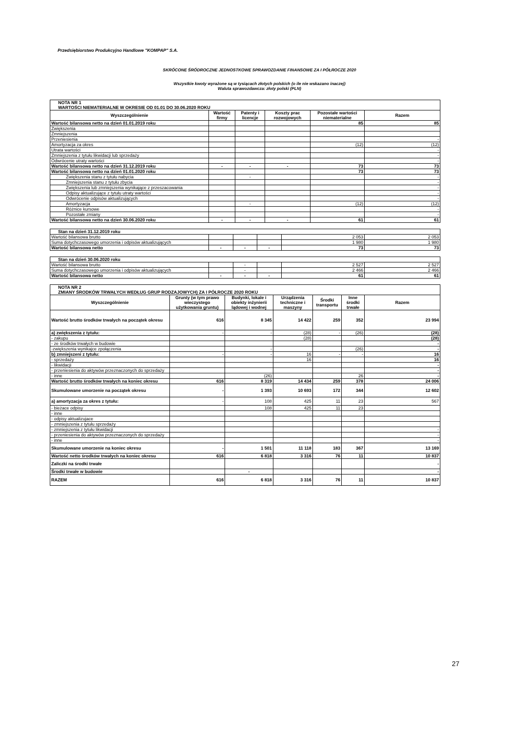Przedsiębiorstwo Produkcyjno Handlowe "KOMPAP" S.A.
SKRÓCONE ŚRÓDROCZNE JEDNOSTKOWE SPRAWOZDANIE FINANSOWE ZA I PÓŁROCZE 2020
Wszystkie kwoty wyrażone są w tysiącach złotych polskich (o ile nie wskazano inaczej)
Waluta sprawozdawcza: złoty polski (PLN)
| NOTA NR 1 WARTOŚCI NIEMATERIALNE W OKRESIE OD 01.01 DO 30.06.2020 ROKU | | | | | |
| Wyszczególnienie | Wartość firmy | Patenty i licencje | Koszty prac rozwojowych | Pozostałe wartości niematerialne | Razem |
| Wartość bilansowa netto na dzień 01.01.2019 roku | | | | 85 | 85 |
| Zwiększenia | | | | | |
| Zmniejszenia | | | | | |
| Przeniesienia | | | | | - |
| Amortyzacja za okres | | | | (12) | (12) |
| Utrata wartości | | | | | - |
| Zmniejszenia z tytułu likwidacji lub sprzedaży | | | | | - |
| Odwrócenie utraty wartości | | | | | - |
| Wartość bilansowa netto na dzień 31.12.2019 roku | - | - | - | 73 | 73 |
| Wartość bilansowa netto na dzień 01.01.2020 roku | | | | 73 | 73 |
| Zwiększenia stanu z tytułu nabycia | | - | | | - |
| Zmniejszenia stanu z tytułu zbycia | | | | | - |
| Zwiększenia lub zmniejszenia wynikające z przeszacowania | | | | | - |
| Odpisy aktualizujące z tytułu utraty wartości | | | | | - |
| Odwrócenie odpisów aktualizujących | | | | | - |
| Amortyzacja | | - | | (12) | (12) |
| Różnice kursowe | | | | | - |
| Pozostałe zmiany | | | | | - |
| Wartość bilansowa netto na dzień 30.06.2020 roku | - | - | - | 61 | 61 |
| Stan na dzień 31.12.2019 roku | | | | | |
| Wartość bilansowa brutto | | | | 2 053 | 2 053 |
| Suma dotychczasowego umorzenia i odpisów aktualizujących | | | | 1 980 | 1 980 |
| Wartość bilansowa netto | - | - | - | 73 | 73 |
| Stan na dzień 30.06.2020 roku | | | | | |
| Wartość bilansowa brutto | | - | | 2 527 | 2 527 |
| Suma dotychczasowego umorzenia i odpisów aktualizujących | | - | | 2 466 | 2 466 |
| Wartość bilansowa netto | - | - | - | 61 | 61 |
| NOTA NR 2 ZMIANY ŚRODKÓW TRWAŁYCH WEDŁUG GRUP RODZAJOWYCH) ZA I PÓŁROCZE 2020 ROKU | | | | | | |
| Wyszczególnienie | Grunty (w tym prawo wieczystego użytkowania gruntu) | Budynki, lokale i obiekty inżynierii lądowej i wodnej | Urządzenia techniczne i maszyny | Środki transportu | Inne środki trwałe | Razem |
| Wartość brutto środków trwałych na początek okresu | 616 | 8 345 | 14 422 | 259 | 352 | 23 994 |
| a) zwiększenia z tytułu: | - | - | (28) | - | (26) | (28) |
| - zakupu | | | (28) | | | (28) |
| - ze środków trwałych w budowie | | | | | | - |
| -zwiększenia wynikajce zpołączenia | | - | | | (26) | - |
| b) zmniejszeni z tytułu: | - | - | 16 | - | - | 16 |
| - sprzedaży | | | 16 | | | 16 |
| - likwidacji | | | | | | - |
| - przeniesienia do aktywów przeznaczonych do sprzedaży | | | | | | - |
| - inne | | (26) | | | 26 | - |
| Wartość brutto środków trwałych na koniec okresu | 616 | 8 319 | 14 434 | 259 | 378 | 24 006 |
| Skumulowane umorzenie na początek okresu | - | 1 393 | 10 693 | 172 | 344 | 12 602 |
| a) amortyzacja za okres z tytułu: | - | 108 | 425 | 11 | 23 | 567 |
| - bieżace odpisy | | 108 | 425 | 11 | 23 | |
| - inne | | | | | | |
| - odpisy aktualizujace | | | | | | |
| - zmniejszenia z tytułu sprzedaży | | | | | | |
| - zmniejszenia z tytułu likwidacji | | | | | | - |
| - przeniesienia do aktywów przeznaczonych do sprzedaży | | | | | | - |
| - inne | | | | | | - |
| Skumulowane umorzenie na koniec okresu | - | 1 501 | 11 118 | 183 | 367 | 13 169 |
| Wartość netto środków trwałych na koniec okresu | 616 | 6 818 | 3 316 | 76 | 11 | 10 837 |
| Zaliczki na środki trwałe | | | | | | - |
| Środki trwałe w budowie | | - | | | | - |
| RAZEM | 616 | 6 818 | 3 316 | 76 | 11 | 10 837 |
27